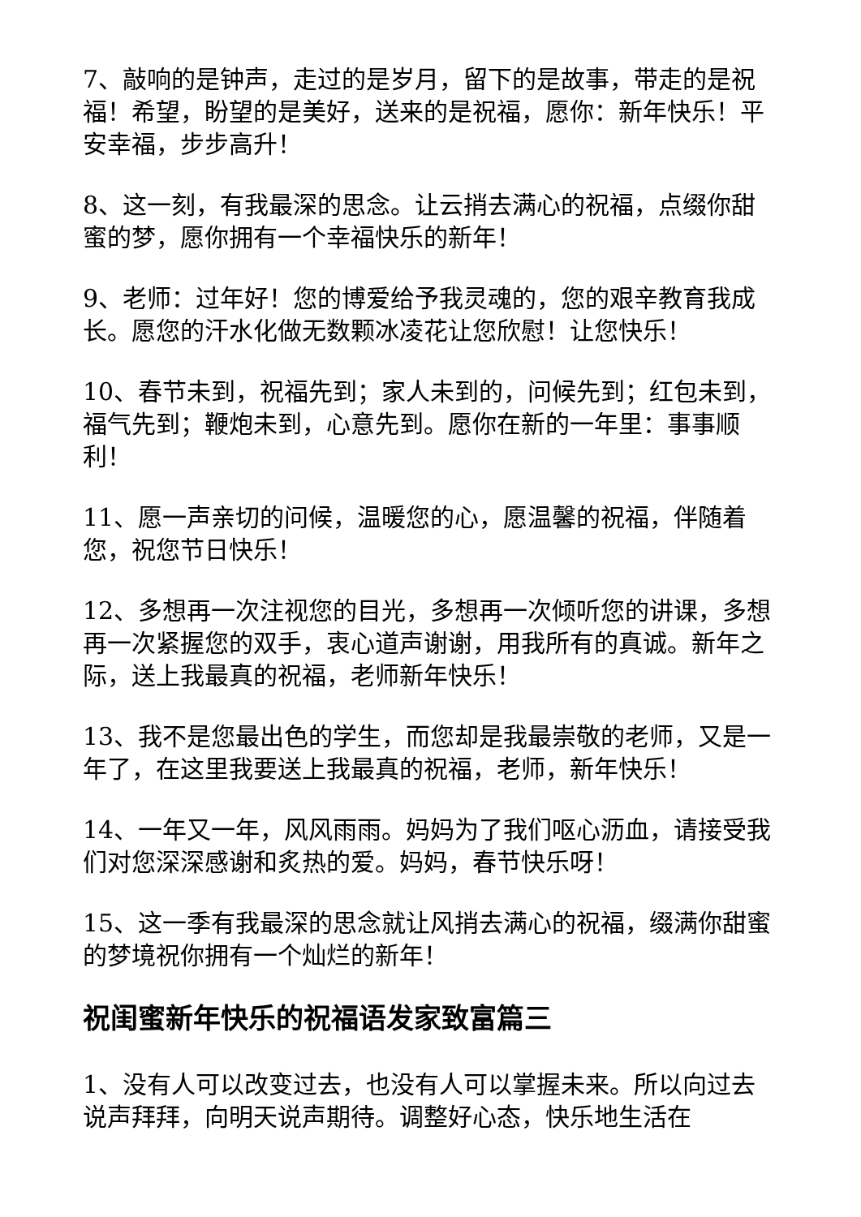7、敲响的是钟声，走过的是岁月，留下的是故事，带走的是祝福！希望，盼望的是美好，送来的是祝福，愿你：新年快乐！平安幸福，步步高升！
8、这一刻，有我最深的思念。让云捎去满心的祝福，点缀你甜蜜的梦，愿你拥有一个幸福快乐的新年！
9、老师：过年好！您的博爱给予我灵魂的，您的艰辛教育我成长。愿您的汗水化做无数颗冰凌花让您欣慰！让您快乐！
10、春节未到，祝福先到；家人未到的，问候先到；红包未到，福气先到；鞭炮未到，心意先到。愿你在新的一年里：事事顺利！
11、愿一声亲切的问候，温暖您的心，愿温馨的祝福，伴随着您，祝您节日快乐！
12、多想再一次注视您的目光，多想再一次倾听您的讲课，多想再一次紧握您的双手，衷心道声谢谢，用我所有的真诚。新年之际，送上我最真的祝福，老师新年快乐！
13、我不是您最出色的学生，而您却是我最崇敬的老师，又是一年了，在这里我要送上我最真的祝福，老师，新年快乐！
14、一年又一年，风风雨雨。妈妈为了我们呕心沥血，请接受我们对您深深感谢和炙热的爱。妈妈，春节快乐呀！
15、这一季有我最深的思念就让风捎去满心的祝福，缀满你甜蜜的梦境祝你拥有一个灿烂的新年！
祝闺蜜新年快乐的祝福语发家致富篇三
1、没有人可以改变过去，也没有人可以掌握未来。所以向过去说声拜拜，向明天说声期待。调整好心态，快乐地生活在